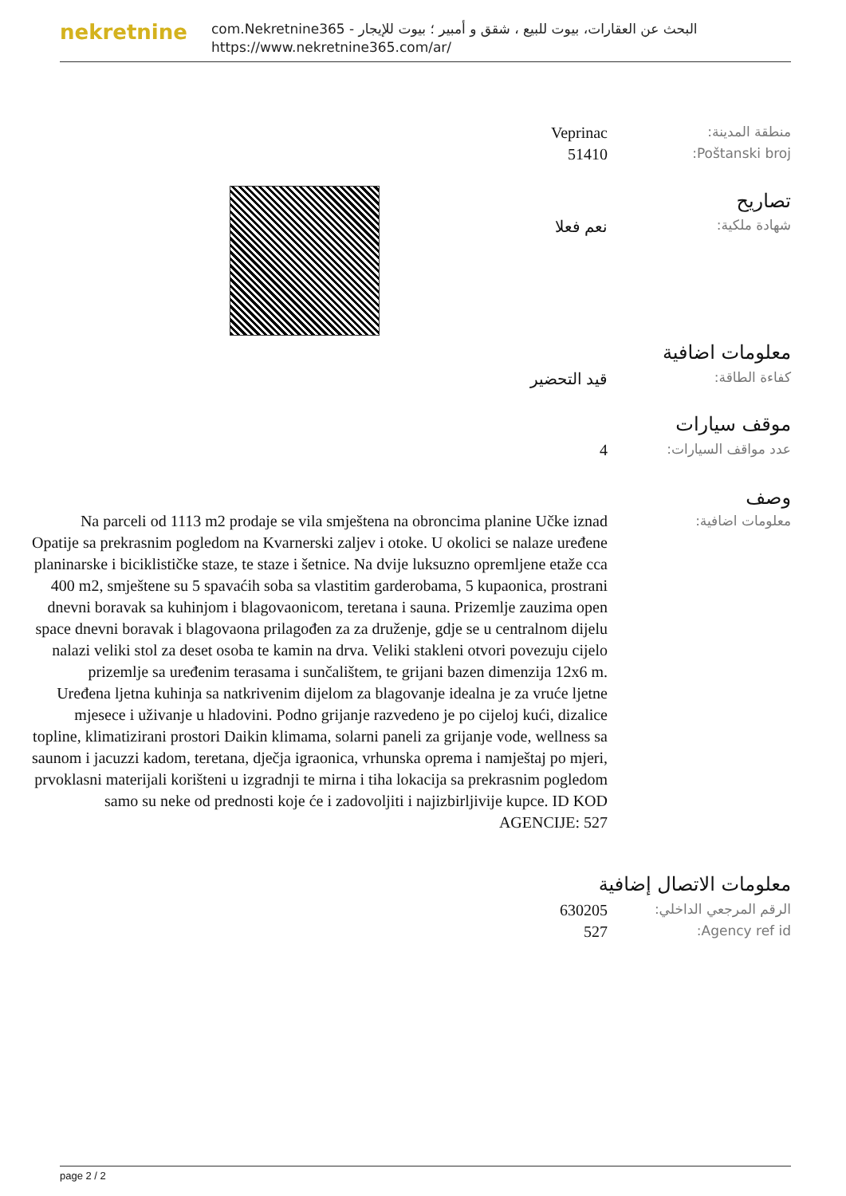nekretnine
com.Nekretnine365 - البحث عن العقارات، بيوت للبيع ، شقق و أمبير ؛ بيوت للإيجار
https://www.nekretnine365.com/ar/
منطقة المدينة:
Veprinac
Poštanski broj:
51410
تصاريح
شهادة ملكية:
نعم فعلا
معلومات اضافية
كفاءة الطاقة:
قيد التحضير
موقف سيارات
عدد مواقف السيارات:
4
وصف
معلومات اضافية:
Na parceli od 1113 m2 prodaje se vila smještena na obroncima planine Učke iznad Opatije sa prekrasnim pogledom na Kvarnerski zaljev i otoke. U okolici se nalaze uređene planinarske i biciklističke staze, te staze i šetnice. Na dvije luksuzno opremljene etaže cca 400 m2, smještene su 5 spavaćih soba sa vlastitim garderobama, 5 kupaonica, prostrani dnevni boravak sa kuhinjom i blagovaonicom, teretana i sauna. Prizemlje zauzima open space dnevni boravak i blagovaona prilagođen za za druženje, gdje se u centralnom dijelu nalazi veliki stol za deset osoba te kamin na drva. Veliki stakleni otvori povezuju cijelo prizemlje sa uređenim terasama i sunčalištem, te grijani bazen dimenzija 12x6 m. Uređena ljetna kuhinja sa natkrivenim dijelom za blagovanje idealna je za vruće ljetne mjesece i uživanje u hladovini. Podno grijanje razvedeno je po cijeloj kući, dizalice topline, klimatizirani prostori Daikin klimama, solarni paneli za grijanje vode, wellness sa saunom i jacuzzi kadom, teretana, dječja igraonica, vrhunska oprema i namještaj po mjeri, prvoklasni materijali korišteni u izgradnji te mirna i tiha lokacija sa prekrasnim pogledom samo su neke od prednosti koje će i zadovoljiti i najizbirljivije kupce. ID KOD AGENCIJE: 527
معلومات الاتصال إضافية
الرقم المرجعي الداخلي:
630205
Agency ref id:
527
page 2 / 2